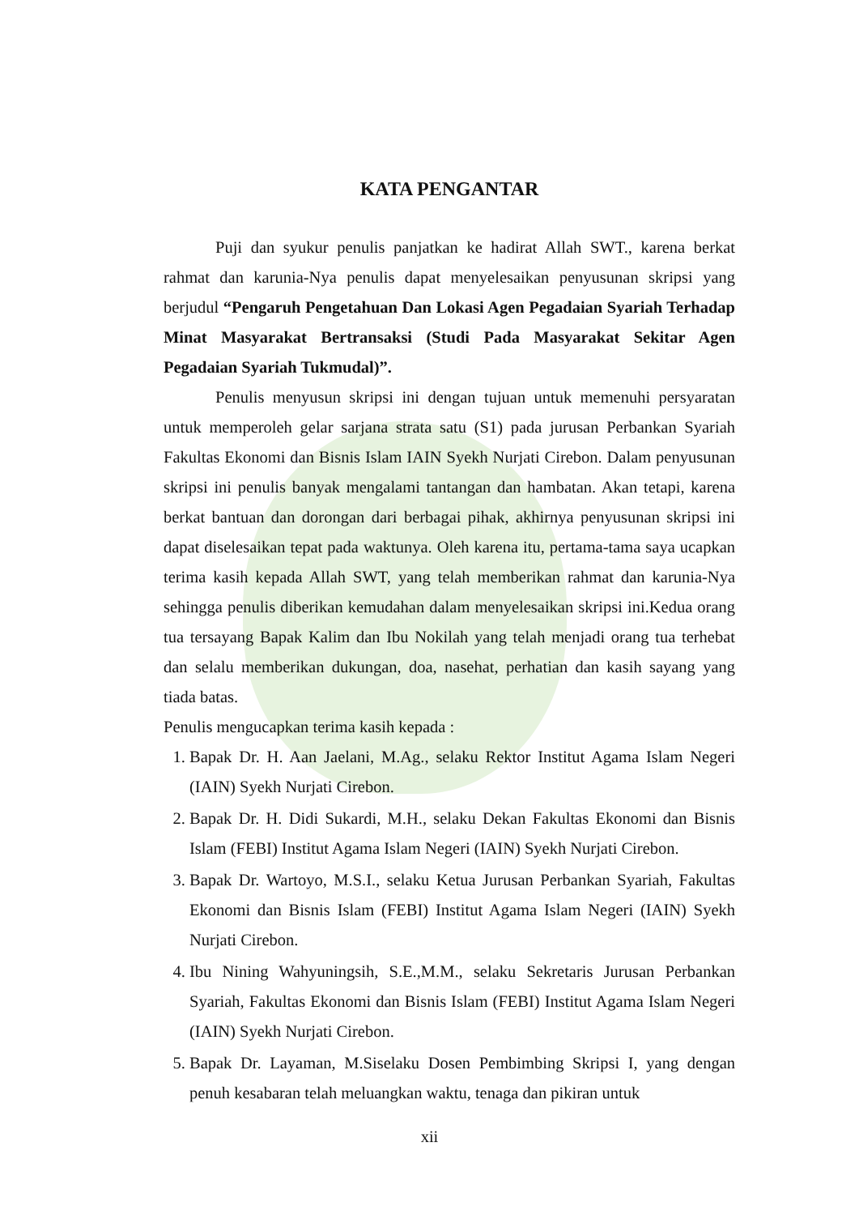KATA PENGANTAR
Puji dan syukur penulis panjatkan ke hadirat Allah SWT., karena berkat rahmat dan karunia-Nya penulis dapat menyelesaikan penyusunan skripsi yang berjudul “Pengaruh Pengetahuan Dan Lokasi Agen Pegadaian Syariah Terhadap Minat Masyarakat Bertransaksi (Studi Pada Masyarakat Sekitar Agen Pegadaian Syariah Tukmudal)”.
Penulis menyusun skripsi ini dengan tujuan untuk memenuhi persyaratan untuk memperoleh gelar sarjana strata satu (S1) pada jurusan Perbankan Syariah Fakultas Ekonomi dan Bisnis Islam IAIN Syekh Nurjati Cirebon. Dalam penyusunan skripsi ini penulis banyak mengalami tantangan dan hambatan. Akan tetapi, karena berkat bantuan dan dorongan dari berbagai pihak, akhirnya penyusunan skripsi ini dapat diselesaikan tepat pada waktunya. Oleh karena itu, pertama-tama saya ucapkan terima kasih kepada Allah SWT, yang telah memberikan rahmat dan karunia-Nya sehingga penulis diberikan kemudahan dalam menyelesaikan skripsi ini.Kedua orang tua tersayang Bapak Kalim dan Ibu Nokilah yang telah menjadi orang tua terhebat dan selalu memberikan dukungan, doa, nasehat, perhatian dan kasih sayang yang tiada batas.
Penulis mengucapkan terima kasih kepada :
1. Bapak Dr. H. Aan Jaelani, M.Ag., selaku Rektor Institut Agama Islam Negeri (IAIN) Syekh Nurjati Cirebon.
2. Bapak Dr. H. Didi Sukardi, M.H., selaku Dekan Fakultas Ekonomi dan Bisnis Islam (FEBI) Institut Agama Islam Negeri (IAIN) Syekh Nurjati Cirebon.
3. Bapak Dr. Wartoyo, M.S.I., selaku Ketua Jurusan Perbankan Syariah, Fakultas Ekonomi dan Bisnis Islam (FEBI) Institut Agama Islam Negeri (IAIN) Syekh Nurjati Cirebon.
4. Ibu Nining Wahyuningsih, S.E.,M.M., selaku Sekretaris Jurusan Perbankan Syariah, Fakultas Ekonomi dan Bisnis Islam (FEBI) Institut Agama Islam Negeri (IAIN) Syekh Nurjati Cirebon.
5. Bapak Dr. Layaman, M.Siselaku Dosen Pembimbing Skripsi I, yang dengan penuh kesabaran telah meluangkan waktu, tenaga dan pikiran untuk
xii